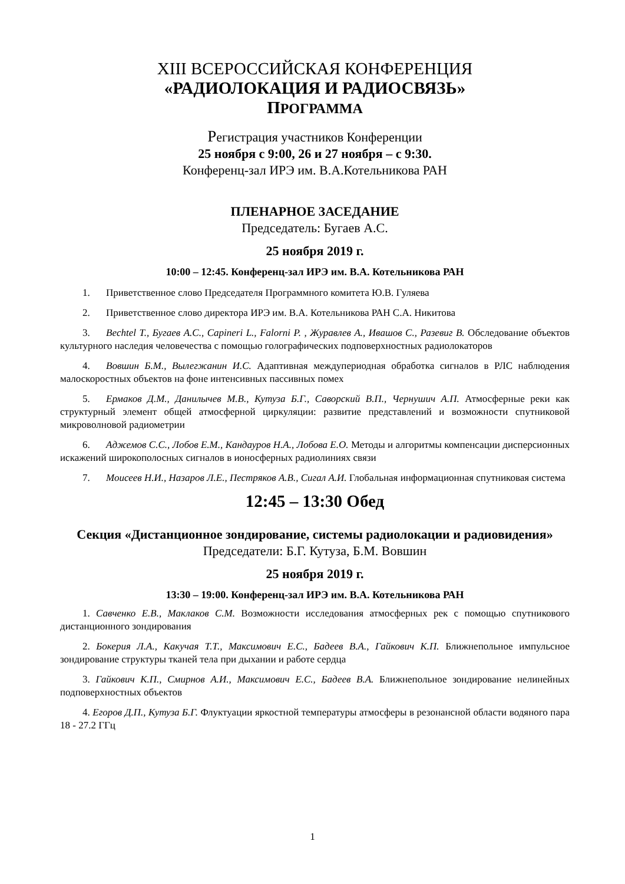XIII ВСЕРОССИЙСКАЯ КОНФЕРЕНЦИЯ
«РАДИОЛОКАЦИЯ И РАДИОСВЯЗЬ»
ПРОГРАММА
Регистрация участников Конференции
25 ноября с 9:00, 26 и 27 ноября – с 9:30.
Конференц-зал ИРЭ им. В.А.Котельникова РАН
ПЛЕНАРНОЕ ЗАСЕДАНИЕ
Председатель: Бугаев А.С.
25 ноября 2019 г.
10:00 – 12:45. Конференц-зал ИРЭ им. В.А. Котельникова РАН
1. Приветственное слово Председателя Программного комитета Ю.В. Гуляева
2. Приветственное слово директора ИРЭ им. В.А. Котельникова РАН С.А. Никитова
3. Bechtel T., Бугаев А.С., Capineri L., Falorni P. , Журавлев А., Ивашов С., Разевиг В. Обследование объектов культурного наследия человечества с помощью голографических подповерхностных радиолокаторов
4. Вовшин Б.М., Вылегжанин И.С. Адаптивная междупериодная обработка сигналов в РЛС наблюдения малоскоростных объектов на фоне интенсивных пассивных помех
5. Ермаков Д.М., Данилычев М.В., Кутуза Б.Г., Саворский В.П., Чернушич А.П. Атмосферные реки как структурный элемент общей атмосферной циркуляции: развитие представлений и возможности спутниковой микроволновой радиометрии
6. Аджемов С.С., Лобов Е.М., Кандауров Н.А., Лобова Е.О. Методы и алгоритмы компенсации дисперсионных искажений широкополосных сигналов в ионосферных радиолиниях связи
7. Моисеев Н.И., Назаров Л.Е., Пестряков А.В., Сигал А.И. Глобальная информационная спутниковая система
12:45 – 13:30 Обед
Секция «Дистанционное зондирование, системы радиолокации и радиовидения»
Председатели: Б.Г. Кутуза, Б.М. Вовшин
25 ноября 2019 г.
13:30 – 19:00. Конференц-зал ИРЭ им. В.А. Котельникова РАН
1. Савченко Е.В., Маклаков С.М. Возможности исследования атмосферных рек с помощью спутникового дистанционного зондирования
2. Бокерия Л.А., Какучая Т.Т., Максимович Е.С., Бадеев В.А., Гайкович К.П. Ближнепольное импульсное зондирование структуры тканей тела при дыхании и работе сердца
3. Гайкович К.П., Смирнов А.И., Максимович Е.С., Бадеев В.А. Ближнепольное зондирование нелинейных подповерхностных объектов
4. Егоров Д.П., Кутуза Б.Г. Флуктуации яркостной температуры атмосферы в резонансной области водяного пара 18 - 27.2 ГГц
1